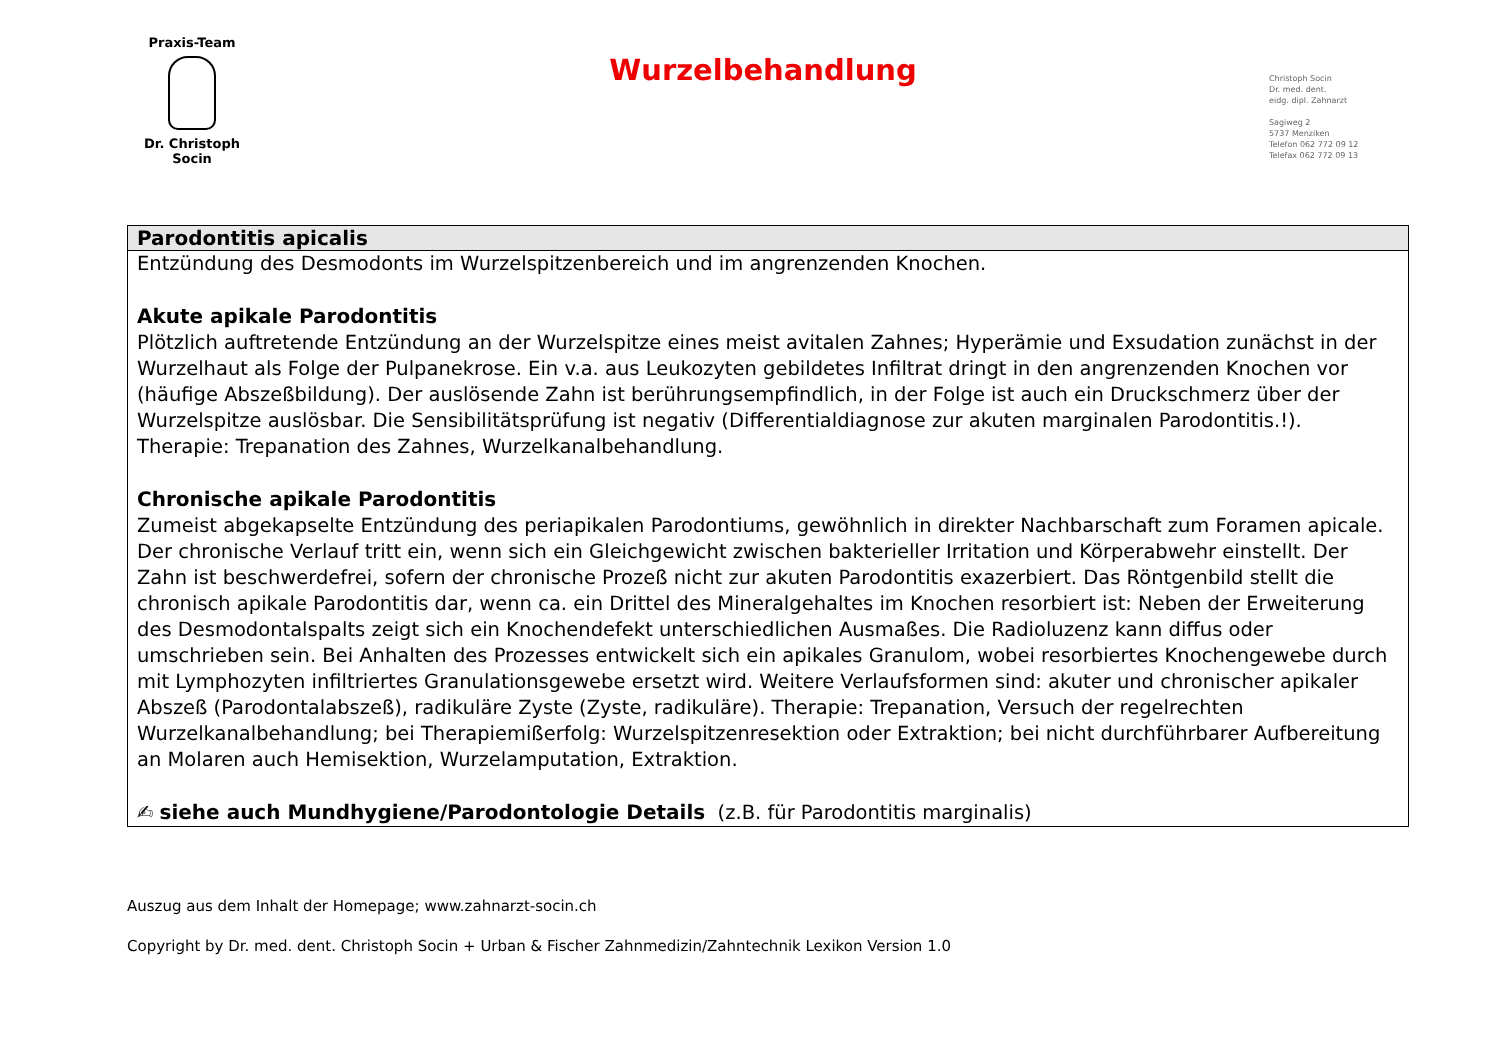Praxis-Team
Dr. Christoph Socin
Wurzelbehandlung
Christoph Socin
Dr. med. dent.
eidg. dipl. Zahnarzt
Sagiweg 2
5737 Menziken
Telefon 062 772 09 12
Telefax 062 772 09 13
| Parodontitis apicalis |
| --- |
| Entzündung des Desmodonts im Wurzelspitzenbereich und im angrenzenden Knochen. Akute apikale Parodontitis Plötzlich auftretende Entzündung an der Wurzelspitze eines meist avitalen Zahnes; Hyperämie und Exsudation zunächst in der Wurzelhaut als Folge der Pulpanekrose. Ein v.a. aus Leukozyten gebildetes Infiltrat dringt in den angrenzenden Knochen vor (häufige Abszeßbildung). Der auslösende Zahn ist berührungsempfindlich, in der Folge ist auch ein Druckschmerz über der Wurzelspitze auslösbar. Die Sensibilitätsprüfung ist negativ (Differentialdiagnose zur akuten marginalen Parodontitis.!). Therapie: Trepanation des Zahnes, Wurzelkanalbehandlung. Chronische apikale Parodontitis Zumeist abgekapselte Entzündung des periapikalen Parodontiums, gewöhnlich in direkter Nachbarschaft zum Foramen apicale. Der chronische Verlauf tritt ein, wenn sich ein Gleichgewicht zwischen bakterieller Irritation und Körperabwehr einstellt. Der Zahn ist beschwerdefrei, sofern der chronische Prozeß nicht zur akuten Parodontitis exazerbiert. Das Röntgenbild stellt die chronisch apikale Parodontitis dar, wenn ca. ein Drittel des Mineralgehaltes im Knochen resorbiert ist: Neben der Erweiterung des Desmodontalspalts zeigt sich ein Knochendefekt unterschiedlichen Ausmaßes. Die Radioluzenz kann diffus oder umschrieben sein. Bei Anhalten des Prozesses entwickelt sich ein apikales Granulom, wobei resorbiertes Knochengewebe durch mit Lymphozyten infiltriertes Granulationsgewebe ersetzt wird. Weitere Verlaufsformen sind: akuter und chronischer apikaler Abszeß (Parodontalabszeß), radikuläre Zyste (Zyste, radikuläre). Therapie: Trepanation, Versuch der regelrechten Wurzelkanalbehandlung; bei Therapiemißerfolg: Wurzelspitzenresektion oder Extraktion; bei nicht durchführbarer Aufbereitung an Molaren auch Hemisektion, Wurzelamputation, Extraktion. ✍ siehe auch Mundhygiene/Parodontologie Details (z.B. für Parodontitis marginalis) |
Auszug aus dem Inhalt der Homepage; www.zahnarzt-socin.ch
Copyright by Dr. med. dent. Christoph Socin + Urban & Fischer Zahnmedizin/Zahntechnik Lexikon Version 1.0